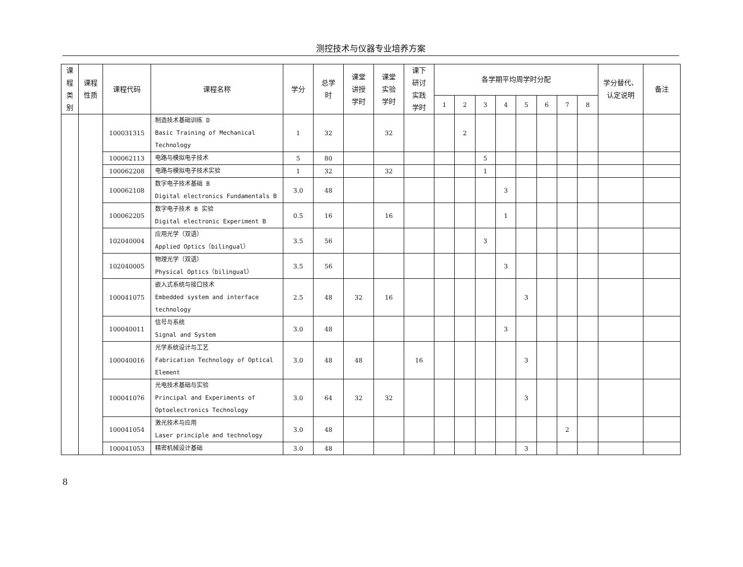测控技术与仪器专业培养方案
| 课 程 类 别 | 课程 性质 | 课程代码 | 课程名称 | 学分 | 总学 时 | 课堂 讲授 学时 | 课堂 实验 学时 | 课下 研讨 实践 学时 | 各学期平均周学时分配 | | | | | | | | 学分替代、 认定说明 | 备注 |
| --- | --- | --- | --- | --- | --- | --- | --- | --- | --- | --- | --- | --- | --- | --- | --- | --- | --- | --- |
| | | | | | | | | | 1 | 2 | 3 | 4 | 5 | 6 | 7 | 8 | | |
| | | 100031315 | 制造技术基础训练 D Basic Training of Mechanical Technology | 1 | 32 | | 32 | | | 2 | | | | | | | | |
| | | 100062113 | 电路与模拟电子技术 | 5 | 80 | | | | | | 5 | | | | | | | |
| | | 100062208 | 电路与模拟电子技术实验 | 1 | 32 | | 32 | | | | 1 | | | | | | | |
| | | 100062108 | 数字电子技术基础 B Digital electronics Fundamentals B | 3.0 | 48 | | | | | | | 3 | | | | | | |
| | | 100062205 | 数字电子技术 B 实验 Digital electronic Experiment B | 0.5 | 16 | | 16 | | | | | 1 | | | | | | |
| | | 102040004 | 应用光学（双语） Applied Optics（bilingual） | 3.5 | 56 | | | | | | 3 | | | | | | | |
| | | 102040005 | 物理光学（双语） Physical Optics（bilingual） | 3.5 | 56 | | | | | | | 3 | | | | | | |
| | | 100041075 | 嵌入式系统与接口技术 Embedded system and interface technology | 2.5 | 48 | 32 | 16 | | | | | | 3 | | | | | |
| | | 100040011 | 信号与系统 Signal and System | 3.0 | 48 | | | | | | | 3 | | | | | | |
| | | 100040016 | 光学系统设计与工艺 Fabrication Technology of Optical Element | 3.0 | 48 | 48 | | 16 | | | | | 3 | | | | | |
| | | 100041076 | 光电技术基础与实验 Principal and Experiments of Optoelectronics Technology | 3.0 | 64 | 32 | 32 | | | | | | 3 | | | | | |
| | | 100041054 | 激光技术与应用 Laser principle and technology | 3.0 | 48 | | | | | | | | | | 2 | | | |
| | | 100041053 | 精密机械设计基础 | 3.0 | 48 | | | | | | | | 3 | | | | | |
8